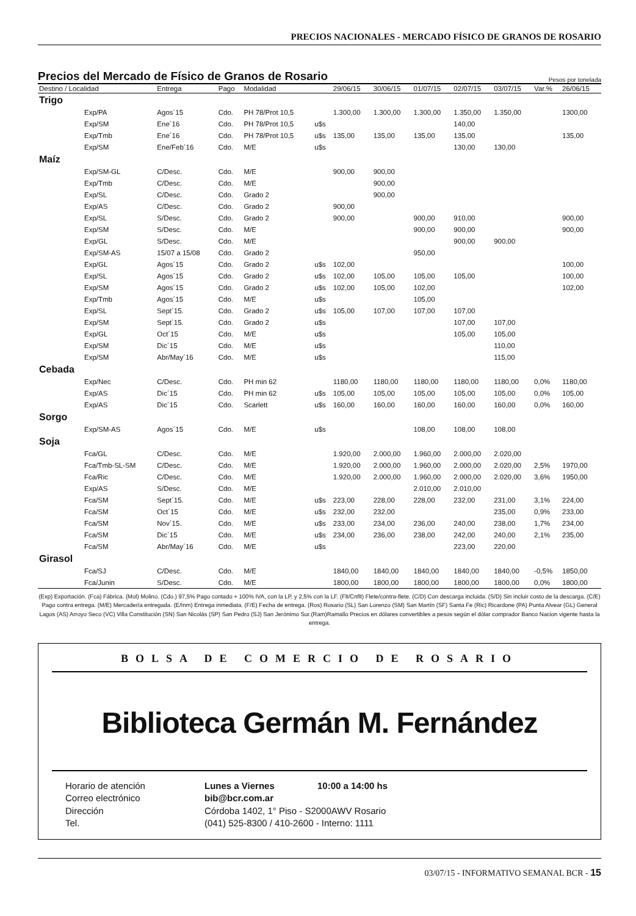PRECIOS NACIONALES - MERCADO FÍSICO DE GRANOS DE ROSARIO
Precios del Mercado de Físico de Granos de Rosario Pesos por tonelada
| Destino / Localidad | | Entrega | Pago | Modalidad | | 29/06/15 | 30/06/15 | 01/07/15 | 02/07/15 | 03/07/15 | Var.% | 26/06/15 |
| --- | --- | --- | --- | --- | --- | --- | --- | --- | --- | --- | --- | --- |
| Trigo | | | | | | | | | | | | |
| | Exp/PA | Agos´15 | Cdo. | PH 78/Prot 10,5 | | 1.300,00 | 1.300,00 | 1.300,00 | 1.350,00 | 1.350,00 | | 1300,00 |
| | Exp/SM | Ene´16 | Cdo. | PH 78/Prot 10,5 | u$s | | | | 140,00 | | | |
| | Exp/Tmb | Ene´16 | Cdo. | PH 78/Prot 10,5 | u$s | 135,00 | 135,00 | 135,00 | 135,00 | | | 135,00 |
| | Exp/SM | Ene/Feb´16 | Cdo. | M/E | u$s | | | | 130,00 | 130,00 | | |
| Maíz | | | | | | | | | | | | |
| | Exp/SM-GL | C/Desc. | Cdo. | M/E | | 900,00 | 900,00 | | | | | |
| | Exp/Tmb | C/Desc. | Cdo. | M/E | | | 900,00 | | | | | |
| | Exp/SL | C/Desc. | Cdo. | Grado 2 | | | 900,00 | | | | | |
| | Exp/AS | C/Desc. | Cdo. | Grado 2 | | 900,00 | | | | | | |
| | Exp/SL | S/Desc. | Cdo. | Grado 2 | | 900,00 | | 900,00 | 910,00 | | | 900,00 |
| | Exp/SM | S/Desc. | Cdo. | M/E | | | | 900,00 | 900,00 | | | 900,00 |
| | Exp/GL | S/Desc. | Cdo. | M/E | | | | | 900,00 | 900,00 | | |
| | Exp/SM-AS | 15/07 a 15/08 | Cdo. | Grado 2 | | | | 950,00 | | | | |
| | Exp/GL | Agos´15 | Cdo. | Grado 2 | u$s | 102,00 | | | | | | 100,00 |
| | Exp/SL | Agos´15 | Cdo. | Grado 2 | u$s | 102,00 | 105,00 | 105,00 | 105,00 | | | 100,00 |
| | Exp/SM | Agos´15 | Cdo. | Grado 2 | u$s | 102,00 | 105,00 | 102,00 | | | | 102,00 |
| | Exp/Tmb | Agos´15 | Cdo. | M/E | u$s | | | 105,00 | | | | |
| | Exp/SL | Sept´15. | Cdo. | Grado 2 | u$s | 105,00 | 107,00 | 107,00 | 107,00 | | | |
| | Exp/SM | Sept´15. | Cdo. | Grado 2 | u$s | | | | 107,00 | 107,00 | | |
| | Exp/GL | Oct´15 | Cdo. | M/E | u$s | | | | 105,00 | 105,00 | | |
| | Exp/SM | Dic´15 | Cdo. | M/E | u$s | | | | | 110,00 | | |
| | Exp/SM | Abr/May´16 | Cdo. | M/E | u$s | | | | | 115,00 | | |
| Cebada | | | | | | | | | | | | |
| | Exp/Nec | C/Desc. | Cdo. | PH min 62 | | 1180,00 | 1180,00 | 1180,00 | 1180,00 | 1180,00 | 0,0% | 1180,00 |
| | Exp/AS | Dic´15 | Cdo. | PH min 62 | u$s | 105,00 | 105,00 | 105,00 | 105,00 | 105,00 | 0,0% | 105,00 |
| | Exp/AS | Dic´15 | Cdo. | Scarlett | u$s | 160,00 | 160,00 | 160,00 | 160,00 | 160,00 | 0,0% | 160,00 |
| Sorgo | | | | | | | | | | | | |
| | Exp/SM-AS | Agos´15 | Cdo. | M/E | u$s | | | 108,00 | 108,00 | 108,00 | | |
| Soja | | | | | | | | | | | | |
| | Fca/GL | C/Desc. | Cdo. | M/E | | 1.920,00 | 2.000,00 | 1.960,00 | 2.000,00 | 2.020,00 | | |
| | Fca/Tmb-SL-SM | C/Desc. | Cdo. | M/E | | 1.920,00 | 2.000,00 | 1.960,00 | 2.000,00 | 2.020,00 | 2,5% | 1970,00 |
| | Fca/Ric | C/Desc. | Cdo. | M/E | | 1.920,00 | 2.000,00 | 1.960,00 | 2.000,00 | 2.020,00 | 3,6% | 1950,00 |
| | Exp/AS | S/Desc. | Cdo. | M/E | | | | 2.010,00 | 2.010,00 | | | |
| | Fca/SM | Sept´15. | Cdo. | M/E | u$s | 223,00 | 228,00 | 228,00 | 232,00 | 231,00 | 3,1% | 224,00 |
| | Fca/SM | Oct´15 | Cdo. | M/E | u$s | 232,00 | 232,00 | | | 235,00 | 0,9% | 233,00 |
| | Fca/SM | Nov´15. | Cdo. | M/E | u$s | 233,00 | 234,00 | 236,00 | 240,00 | 238,00 | 1,7% | 234,00 |
| | Fca/SM | Dic´15 | Cdo. | M/E | u$s | 234,00 | 236,00 | 238,00 | 242,00 | 240,00 | 2,1% | 235,00 |
| | Fca/SM | Abr/May´16 | Cdo. | M/E | u$s | | | | 223,00 | 220,00 | | |
| Girasol | | | | | | | | | | | | |
| | Fca/SJ | C/Desc. | Cdo. | M/E | | 1840,00 | 1840,00 | 1840,00 | 1840,00 | 1840,00 | -0,5% | 1850,00 |
| | Fca/Junin | S/Desc. | Cdo. | M/E | | 1800,00 | 1800,00 | 1800,00 | 1800,00 | 1800,00 | 0,0% | 1800,00 |
(Exp) Exportación. (Fca) Fábrica. (Mol) Molino. (Cdo.) 97,5% Pago contado + 100% IVA, con la LP, y 2,5% con la LF. (Flt/Cnflt) Flete/contra-flete. (C/D) Con descarga incluida. (S/D) Sin incluir costo de la descarga. (C/E) Pago contra entrega. (M/E) Mercadería entregada. (E/Inm) Entrega inmediata. (F/E) Fecha de entrega. (Ros) Rosario (SL) San Lorenzo (SM) San Martín (SF) Santa Fe (Ric) Ricardone (PA) Punta Alvear (GL) General Lagos (AS) Arroyo Seco (VC) Villa Constitución (SN) San Nicolás (SP) San Pedro (SJ) San Jerónimo Sur.(Ram)Ramallo Precios en dólares convertibles a pesos según el dólar comprador Banco Nacion vigente hasta la entrega.
BOLSA DE COMERCIO DE ROSARIO
Biblioteca Germán M. Fernández
Horario de atención
Lunes a Viernes
10:00 a 14:00 hs
Correo electrónico
bib@bcr.com.ar
Dirección
Córdoba 1402, 1° Piso - S2000AWV Rosario
Tel.
(041) 525-8300 / 410-2600 - Interno: 1111
03/07/15 - INFORMATIVO SEMANAL BCR - 15